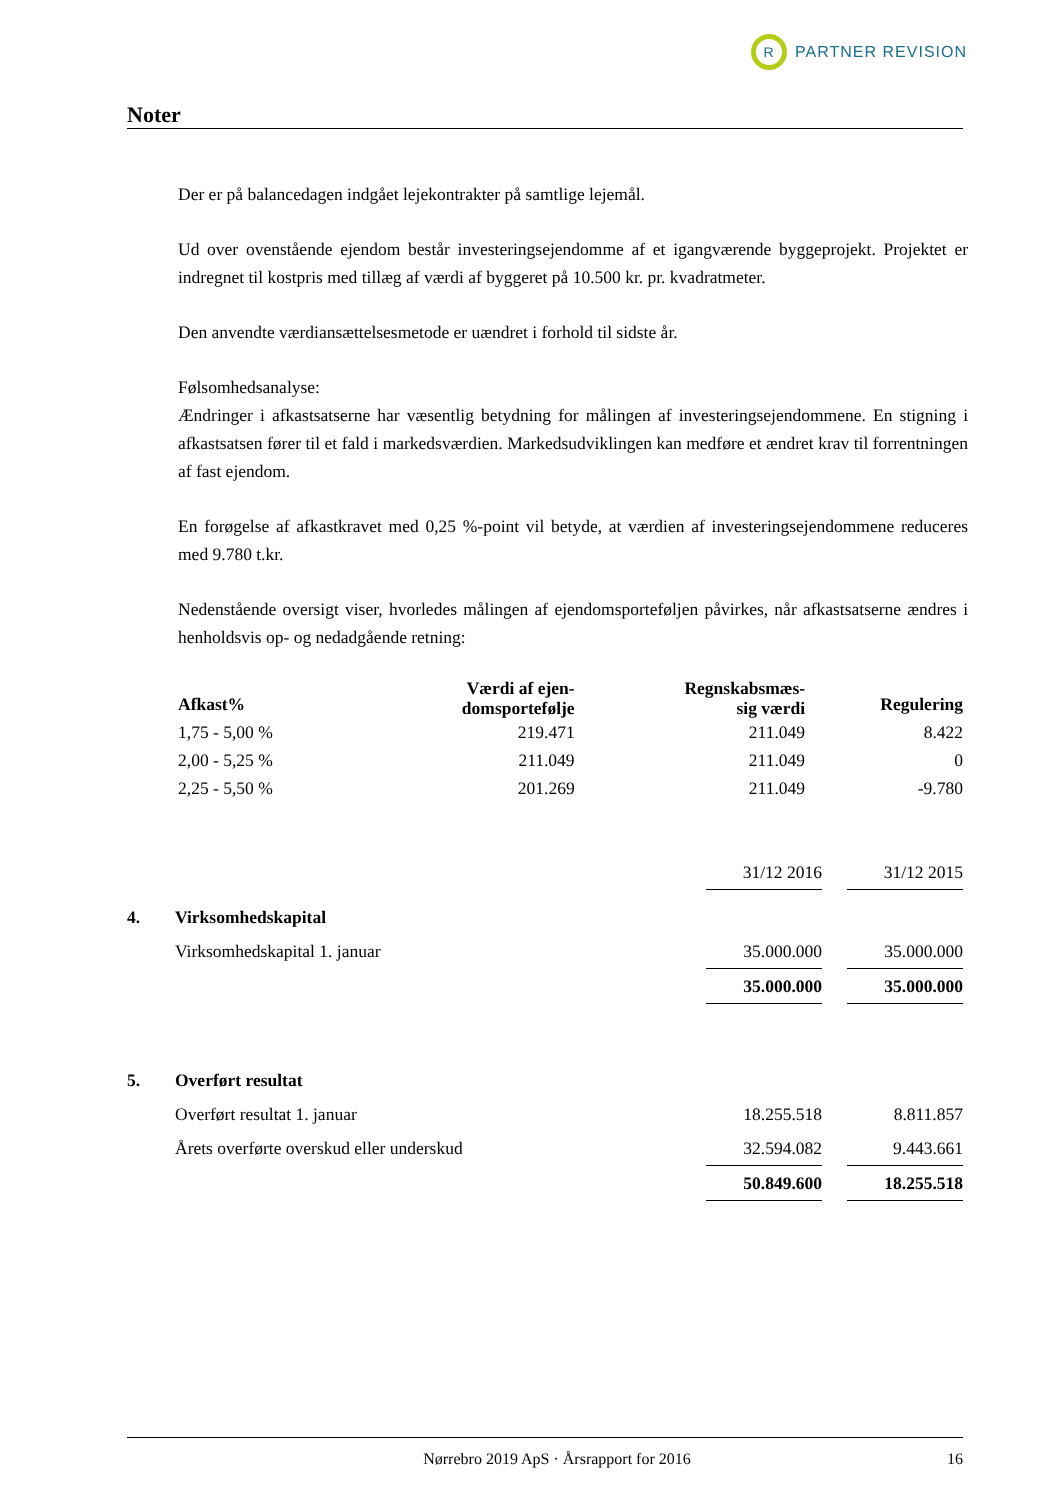R
PARTNER REVISION
Noter
Der er på balancedagen indgået lejekontrakter på samtlige lejemål.
Ud over ovenstående ejendom består investeringsejendomme af et igangværende byggeprojekt. Projektet er indregnet til kostpris med tillæg af værdi af byggeret på 10.500 kr. pr. kvadratmeter.
Den anvendte værdiansættelsesmetode er uændret i forhold til sidste år.
Følsomhedsanalyse:
Ændringer i afkastsatserne har væsentlig betydning for målingen af investeringsejendommene. En stigning i afkastsatsen fører til et fald i markedsværdien. Markedsudviklingen kan medføre et ændret krav til forrentningen af fast ejendom.
En forøgelse af afkastkravet med 0,25 %-point vil betyde, at værdien af investeringsejendommene reduceres med 9.780 t.kr.
Nedenstående oversigt viser, hvorledes målingen af ejendomsporteføljen påvirkes, når afkastsatserne ændres i henholdsvis op- og nedadgående retning:
| Afkast% | Værdi af ejen- domsportefølje | Regnskabsmæs- sig værdi | Regulering |
| --- | --- | --- | --- |
| 1,75 - 5,00 % | 219.471 | 211.049 | 8.422 |
| 2,00 - 5,25 % | 211.049 | 211.049 | 0 |
| 2,25 - 5,50 % | 201.269 | 211.049 | -9.780 |
| | | 31/12 2016 | | 31/12 2015 |
| 4. | Virksomhedskapital | | | |
| | Virksomhedskapital 1. januar | 35.000.000 | | 35.000.000 |
| | | 35.000.000 | | 35.000.000 |
| 5. | Overført resultat | | | |
| | Overført resultat 1. januar | 18.255.518 | | 8.811.857 |
| | Årets overførte overskud eller underskud | 32.594.082 | | 9.443.661 |
| | | 50.849.600 | | 18.255.518 |
Nørrebro 2019 ApS · Årsrapport for 2016 16